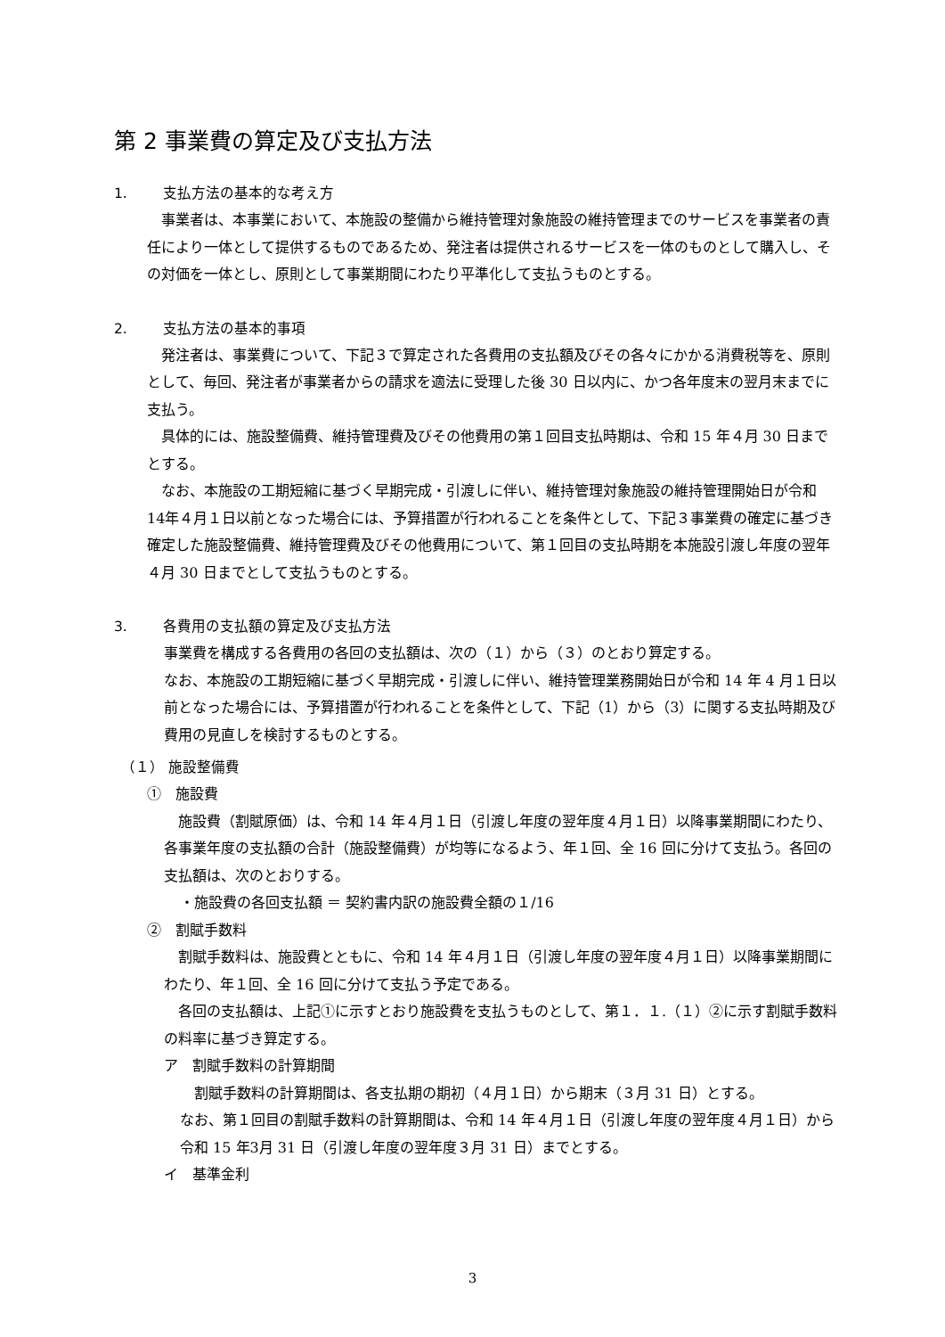第 2 事業費の算定及び支払方法
1. 支払方法の基本的な考え方
　事業者は、本事業において、本施設の整備から維持管理対象施設の維持管理までのサービスを事業者の責任により一体として提供するものであるため、発注者は提供されるサービスを一体のものとして購入し、その対価を一体とし、原則として事業期間にわたり平準化して支払うものとする。
2. 支払方法の基本的事項
　発注者は、事業費について、下記３で算定された各費用の支払額及びその各々にかかる消費税等を、原則として、毎回、発注者が事業者からの請求を適法に受理した後 30 日以内に、かつ各年度末の翌月末までに支払う。
　具体的には、施設整備費、維持管理費及びその他費用の第１回目支払時期は、令和 15 年４月 30 日までとする。
　なお、本施設の工期短縮に基づく早期完成・引渡しに伴い、維持管理対象施設の維持管理開始日が令和 14年４月１日以前となった場合には、予算措置が行われることを条件として、下記３事業費の確定に基づき確定した施設整備費、維持管理費及びその他費用について、第１回目の支払時期を本施設引渡し年度の翌年４月 30 日までとして支払うものとする。
3. 各費用の支払額の算定及び支払方法
事業費を構成する各費用の各回の支払額は、次の（１）から（３）のとおり算定する。
なお、本施設の工期短縮に基づく早期完成・引渡しに伴い、維持管理業務開始日が令和 14 年 4 月１日以前となった場合には、予算措置が行われることを条件として、下記（1）から（3）に関する支払時期及び費用の見直しを検討するものとする。
（１） 施設整備費
①　施設費
　施設費（割賦原価）は、令和 14 年４月１日（引渡し年度の翌年度４月１日）以降事業期間にわたり、各事業年度の支払額の合計（施設整備費）が均等になるよう、年１回、全 16 回に分けて支払う。各回の支払額は、次のとおりする。
・施設費の各回支払額 ＝ 契約書内訳の施設費全額の１/16
②　割賦手数料
　割賦手数料は、施設費とともに、令和 14 年４月１日（引渡し年度の翌年度４月１日）以降事業期間にわたり、年１回、全 16 回に分けて支払う予定である。
　各回の支払額は、上記①に示すとおり施設費を支払うものとして、第１．１.（１）②に示す割賦手数料の料率に基づき算定する。
ア　割賦手数料の計算期間
　割賦手数料の計算期間は、各支払期の期初（４月１日）から期末（３月 31 日）とする。
なお、第１回目の割賦手数料の計算期間は、令和 14 年４月１日（引渡し年度の翌年度４月１日）から令和 15 年3月 31 日（引渡し年度の翌年度３月 31 日）までとする。
イ　基準金利
3